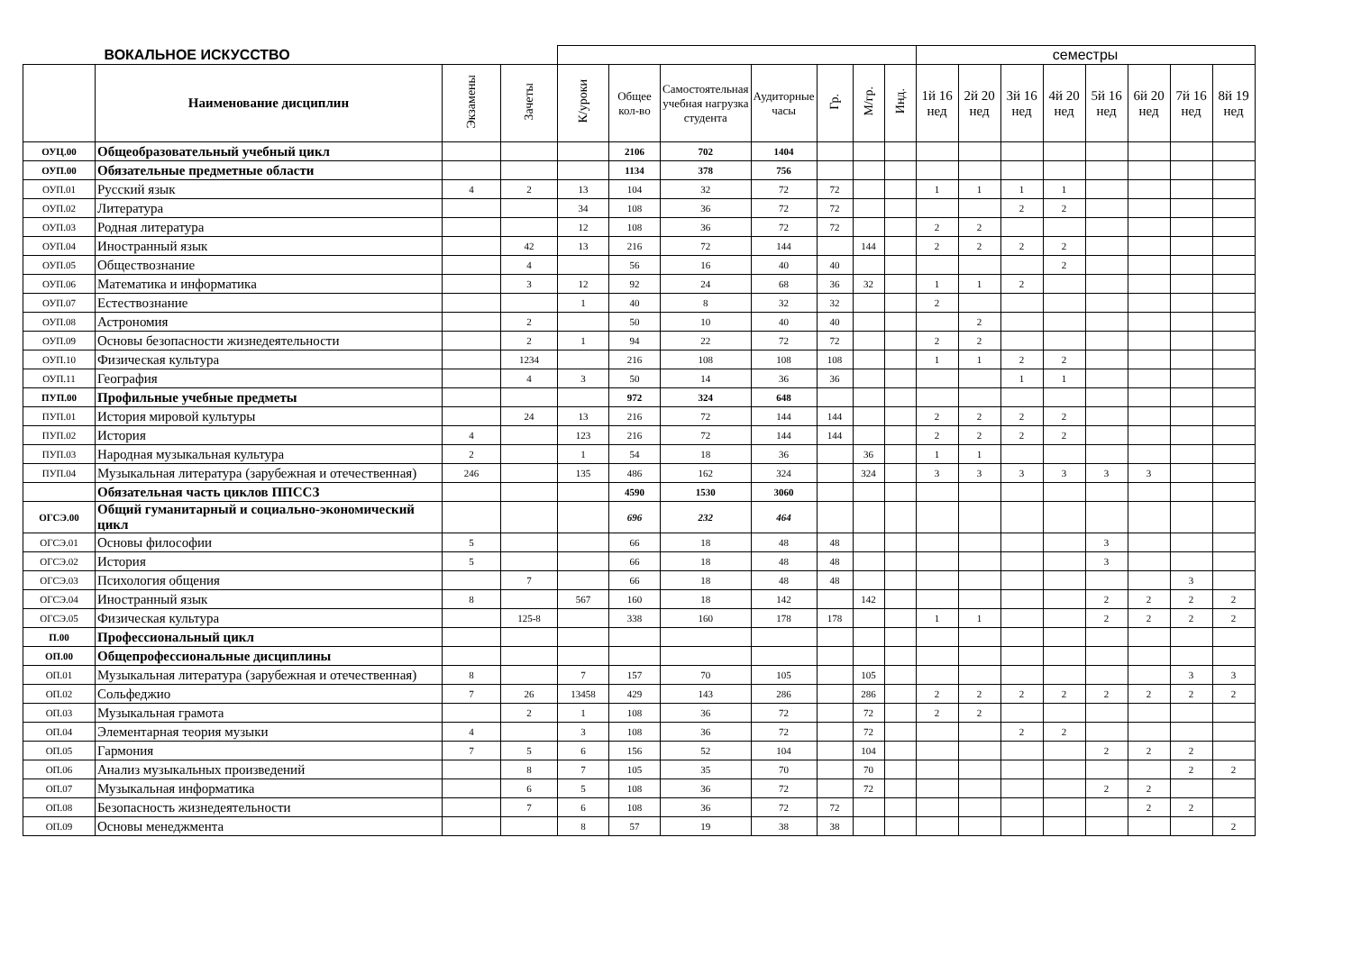| ВОКАЛЬНОЕ ИСКУССТВО | | | | | | | | | | | семестры | | | | | | | |
| | Наименование дисциплин | Экзамены | Зачеты | К/уроки | Общее кол-во | Самостоятельная учебная нагрузка студента | Аудиторные часы | Гр. | М/гр. | Инд. | 1й 16 нед | 2й 20 нед | 3й 16 нед | 4й 20 нед | 5й 16 нед | 6й 20 нед | 7й 16 нед | 8й 19 нед |
| ОУЦ.00 | Общеобразовательный учебный цикл | | | | 2106 | 702 | 1404 | | | | | | | | | | | |
| ОУП.00 | Обязательные предметные области | | | | 1134 | 378 | 756 | | | | | | | | | | | |
| ОУП.01 | Русский язык | 4 | 2 | 13 | 104 | 32 | 72 | 72 | | | 1 | 1 | 1 | 1 | | | | |
| ОУП.02 | Литература | | | 34 | 108 | 36 | 72 | 72 | | | | | 2 | 2 | | | | |
| ОУП.03 | Родная литература | | | 12 | 108 | 36 | 72 | 72 | | | 2 | 2 | | | | | | |
| ОУП.04 | Иностранный язык | | 42 | 13 | 216 | 72 | 144 | | 144 | | 2 | 2 | 2 | 2 | | | | |
| ОУП.05 | Обществознание | | 4 | | 56 | 16 | 40 | 40 | | | | | | 2 | | | | |
| ОУП.06 | Математика и информатика | | 3 | 12 | 92 | 24 | 68 | 36 | 32 | | 1 | 1 | 2 | | | | | |
| ОУП.07 | Естествознание | | | 1 | 40 | 8 | 32 | 32 | | | 2 | | | | | | | |
| ОУП.08 | Астрономия | | 2 | | 50 | 10 | 40 | 40 | | | | 2 | | | | | | |
| ОУП.09 | Основы безопасности жизнедеятельности | | 2 | 1 | 94 | 22 | 72 | 72 | | | 2 | 2 | | | | | | |
| ОУП.10 | Физическая культура | | 1234 | | 216 | 108 | 108 | 108 | | | 1 | 1 | 2 | 2 | | | | |
| ОУП.11 | География | | 4 | 3 | 50 | 14 | 36 | 36 | | | | | 1 | 1 | | | | |
| ПУП.00 | Профильные учебные предметы | | | | 972 | 324 | 648 | | | | | | | | | | | |
| ПУП.01 | История мировой культуры | | 24 | 13 | 216 | 72 | 144 | 144 | | | 2 | 2 | 2 | 2 | | | | |
| ПУП.02 | История | 4 | | 123 | 216 | 72 | 144 | 144 | | | 2 | 2 | 2 | 2 | | | | |
| ПУП.03 | Народная музыкальная культура | 2 | | 1 | 54 | 18 | 36 | | 36 | | 1 | 1 | | | | | | |
| ПУП.04 | Музыкальная литература (зарубежная и отечественная) | 246 | | 135 | 486 | 162 | 324 | | 324 | | 3 | 3 | 3 | 3 | 3 | 3 | | |
| | Обязательная часть циклов ППССЗ | | | | 4590 | 1530 | 3060 | | | | | | | | | | | |
| ОГСЭ.00 | Общий гуманитарный и социально-экономический цикл | | | | 696 | 232 | 464 | | | | | | | | | | | |
| ОГСЭ.01 | Основы философии | 5 | | | 66 | 18 | 48 | 48 | | | | | | | 3 | | | |
| ОГСЭ.02 | История | 5 | | | 66 | 18 | 48 | 48 | | | | | | | 3 | | | |
| ОГСЭ.03 | Психология общения | | 7 | | 66 | 18 | 48 | 48 | | | | | | | | | 3 | |
| ОГСЭ.04 | Иностранный язык | 8 | | 567 | 160 | 18 | 142 | | 142 | | | | | | 2 | 2 | 2 | 2 |
| ОГСЭ.05 | Физическая культура | | 125-8 | | 338 | 160 | 178 | 178 | | | 1 | 1 | | | 2 | 2 | 2 | 2 |
| П.00 | Профессиональный цикл | | | | | | | | | | | | | | | | | |
| ОП.00 | Общепрофессиональные дисциплины | | | | | | | | | | | | | | | | | |
| ОП.01 | Музыкальная литература (зарубежная и отечественная) | 8 | | 7 | 157 | 70 | 105 | | 105 | | | | | | | | 3 | 3 |
| ОП.02 | Сольфеджио | 7 | 26 | 13458 | 429 | 143 | 286 | | 286 | | 2 | 2 | 2 | 2 | 2 | 2 | 2 | 2 |
| ОП.03 | Музыкальная грамота | | 2 | 1 | 108 | 36 | 72 | | 72 | | 2 | 2 | | | | | | |
| ОП.04 | Элементарная теория музыки | 4 | | 3 | 108 | 36 | 72 | | 72 | | | | 2 | 2 | | | | |
| ОП.05 | Гармония | 7 | 5 | 6 | 156 | 52 | 104 | | 104 | | | | | | 2 | 2 | 2 | |
| ОП.06 | Анализ музыкальных произведений | | 8 | 7 | 105 | 35 | 70 | | 70 | | | | | | | | 2 | 2 |
| ОП.07 | Музыкальная информатика | | 6 | 5 | 108 | 36 | 72 | | 72 | | | | | | 2 | 2 | | |
| ОП.08 | Безопасность жизнедеятельности | | 7 | 6 | 108 | 36 | 72 | 72 | | | | | | | | 2 | 2 | |
| ОП.09 | Основы менеджмента | | | 8 | 57 | 19 | 38 | 38 | | | | | | | | | | 2 |